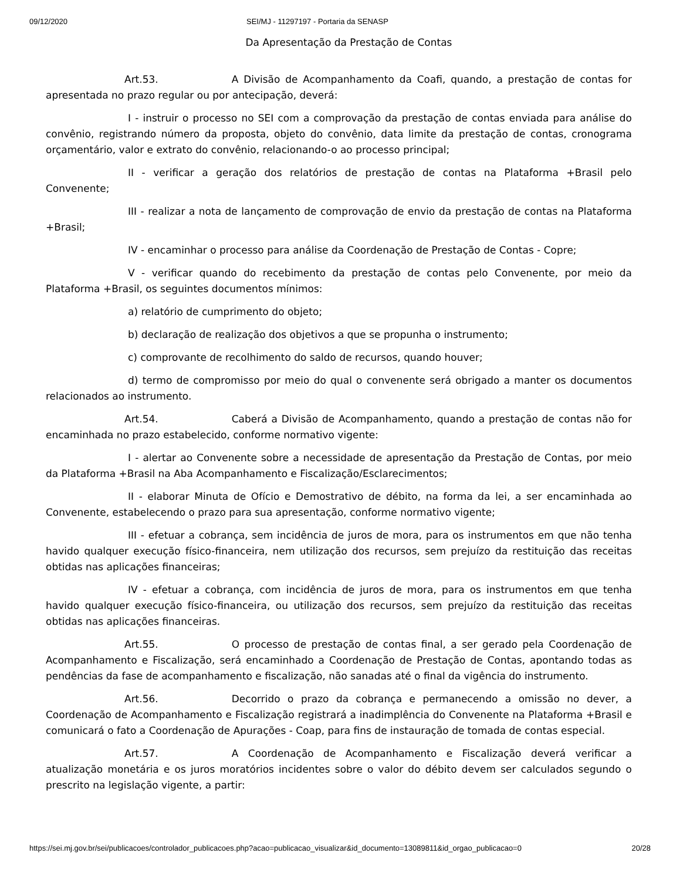09/12/2020 SEI/MJ - 11297197 - Portaria da SENASP
Da Apresentação da Prestação de Contas
Art.53. A Divisão de Acompanhamento da Coafi, quando, a prestação de contas for apresentada no prazo regular ou por antecipação, deverá:
I - instruir o processo no SEI com a comprovação da prestação de contas enviada para análise do convênio, registrando número da proposta, objeto do convênio, data limite da prestação de contas, cronograma orçamentário, valor e extrato do convênio, relacionando-o ao processo principal;
II - verificar a geração dos relatórios de prestação de contas na Plataforma +Brasil pelo Convenente;
III - realizar a nota de lançamento de comprovação de envio da prestação de contas na Plataforma +Brasil;
IV - encaminhar o processo para análise da Coordenação de Prestação de Contas - Copre;
V - verificar quando do recebimento da prestação de contas pelo Convenente, por meio da Plataforma +Brasil, os seguintes documentos mínimos:
a) relatório de cumprimento do objeto;
b) declaração de realização dos objetivos a que se propunha o instrumento;
c) comprovante de recolhimento do saldo de recursos, quando houver;
d) termo de compromisso por meio do qual o convenente será obrigado a manter os documentos relacionados ao instrumento.
Art.54. Caberá a Divisão de Acompanhamento, quando a prestação de contas não for encaminhada no prazo estabelecido, conforme normativo vigente:
I - alertar ao Convenente sobre a necessidade de apresentação da Prestação de Contas, por meio da Plataforma +Brasil na Aba Acompanhamento e Fiscalização/Esclarecimentos;
II - elaborar Minuta de Ofício e Demostrativo de débito, na forma da lei, a ser encaminhada ao Convenente, estabelecendo o prazo para sua apresentação, conforme normativo vigente;
III - efetuar a cobrança, sem incidência de juros de mora, para os instrumentos em que não tenha havido qualquer execução físico-financeira, nem utilização dos recursos, sem prejuízo da restituição das receitas obtidas nas aplicações financeiras;
IV - efetuar a cobrança, com incidência de juros de mora, para os instrumentos em que tenha havido qualquer execução físico-financeira, ou utilização dos recursos, sem prejuízo da restituição das receitas obtidas nas aplicações financeiras.
Art.55. O processo de prestação de contas final, a ser gerado pela Coordenação de Acompanhamento e Fiscalização, será encaminhado a Coordenação de Prestação de Contas, apontando todas as pendências da fase de acompanhamento e fiscalização, não sanadas até o final da vigência do instrumento.
Art.56. Decorrido o prazo da cobrança e permanecendo a omissão no dever, a Coordenação de Acompanhamento e Fiscalização registrará a inadimplência do Convenente na Plataforma +Brasil e comunicará o fato a Coordenação de Apurações - Coap, para fins de instauração de tomada de contas especial.
Art.57. A Coordenação de Acompanhamento e Fiscalização deverá verificar a atualização monetária e os juros moratórios incidentes sobre o valor do débito devem ser calculados segundo o prescrito na legislação vigente, a partir:
https://sei.mj.gov.br/sei/publicacoes/controlador_publicacoes.php?acao=publicacao_visualizar&id_documento=13089811&id_orgao_publicacao=0 20/28